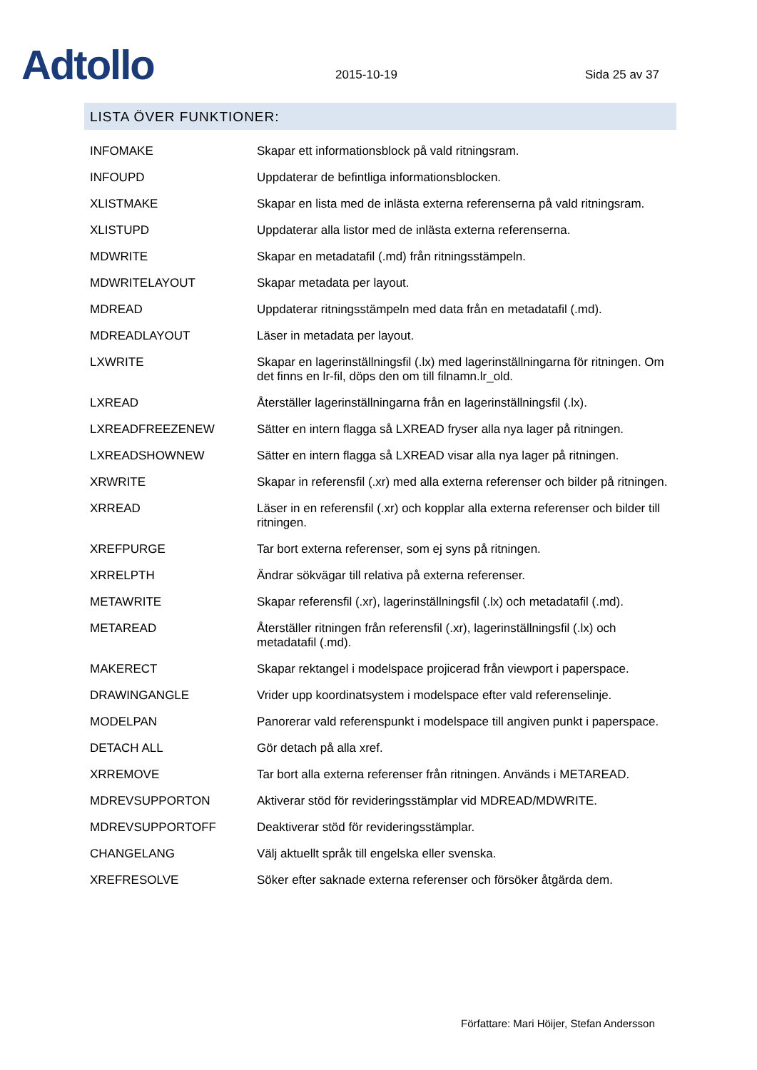Adtollo
2015-10-19
Sida 25 av 37
LISTA ÖVER FUNKTIONER:
| INFOMAKE | Skapar ett informationsblock på vald ritningsram. |
| INFOUPD | Uppdaterar de befintliga informationsblocken. |
| XLISTMAKE | Skapar en lista med de inlästa externa referenserna på vald ritningsram. |
| XLISTUPD | Uppdaterar alla listor med de inlästa externa referenserna. |
| MDWRITE | Skapar en metadatafil (.md) från ritningsstämpeln. |
| MDWRITELAYOUT | Skapar metadata per layout. |
| MDREAD | Uppdaterar ritningsstämpeln med data från en metadatafil (.md). |
| MDREADLAYOUT | Läser in metadata per layout. |
| LXWRITE | Skapar en lagerinställningsfil (.lx) med lagerinställningarna för ritningen. Om det finns en lr-fil, döps den om till filnamn.lr_old. |
| LXREAD | Återställer lagerinställningarna från en lagerinställningsfil (.lx). |
| LXREADFREEZENEW | Sätter en intern flagga så LXREAD fryser alla nya lager på ritningen. |
| LXREADSHOWNEW | Sätter en intern flagga så LXREAD visar alla nya lager på ritningen. |
| XRWRITE | Skapar in referensfil (.xr) med alla externa referenser och bilder på ritningen. |
| XRREAD | Läser in en referensfil (.xr) och kopplar alla externa referenser och bilder till ritningen. |
| XREFPURGE | Tar bort externa referenser, som ej syns på ritningen. |
| XRRELPTH | Ändrar sökvägar till relativa på externa referenser. |
| METAWRITE | Skapar referensfil (.xr), lagerinställningsfil (.lx) och metadatafil (.md). |
| METAREAD | Återställer ritningen från referensfil (.xr), lagerinställningsfil (.lx) och metadatafil (.md). |
| MAKERECT | Skapar rektangel i modelspace projicerad från viewport i paperspace. |
| DRAWINGANGLE | Vrider upp koordinatsystem i modelspace efter vald referenselinje. |
| MODELPAN | Panorerar vald referenspunkt i modelspace till angiven punkt i paperspace. |
| DETACH ALL | Gör detach på alla xref. |
| XRREMOVE | Tar bort alla externa referenser från ritningen. Används i METAREAD. |
| MDREVSUPPORTON | Aktiverar stöd för revideringsstämplar vid MDREAD/MDWRITE. |
| MDREVSUPPORTOFF | Deaktiverar stöd för revideringsstämplar. |
| CHANGELANG | Välj aktuellt språk till engelska eller svenska. |
| XREFRESOLVE | Söker efter saknade externa referenser och försöker åtgärda dem. |
Författare: Mari Höijer, Stefan Andersson